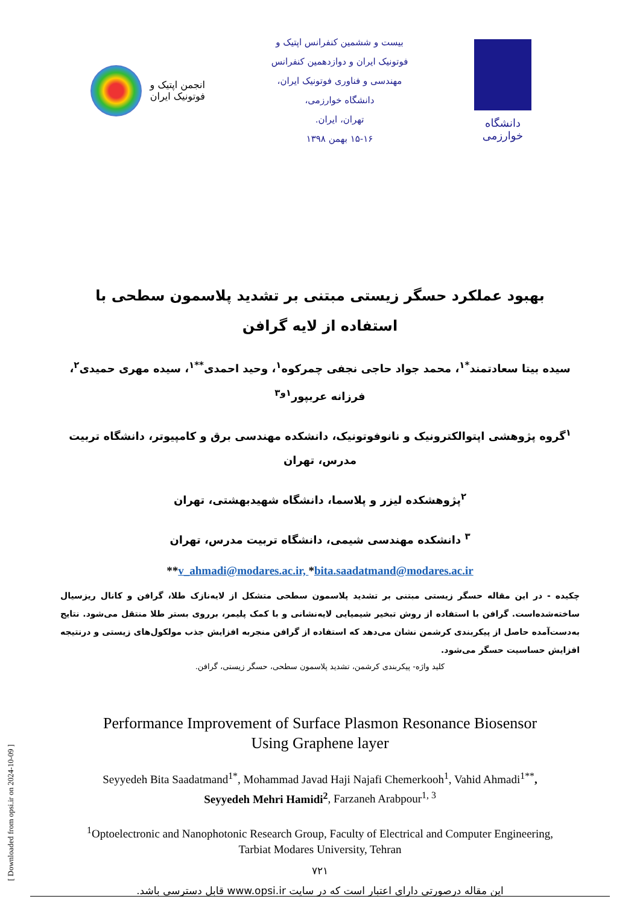انجمن اپتیک و فوتونیک ایران
بیست و ششمین کنفرانس اپتیک و
فوتونیک ایران و دوازدهمین کنفرانس
مهندسی و فناوری فوتونیک ایران،
دانشگاه خوارزمی،
تهران، ایران.
۱۵-۱۶ بهمن ۱۳۹۸
دانشگاه خوارزمی
بهبود عملکرد حسگر زیستی مبتنی بر تشدید پلاسمون سطحی با استفاده از لایه گرافن
سیده بیتا سعادتمند<sup>*۱</sup>، محمد جواد حاجی نجفی چمرکوه<sup>۱</sup>، وحید احمدی<sup>**۱</sup>، سیده مهری حمیدی<sup>۲</sup>، فرزانه عربپور<sup>۱و۳</sup>
<sup>۱</sup> گروه پژوهشی اپتوالکترونیک و نانوفوتونیک، دانشکده مهندسی برق و کامپیوتر، دانشگاه تربیت مدرس، تهران
<sup>۲</sup> پژوهشکده لیزر و پلاسما، دانشگاه شهیدبهشتی، تهران
<sup>۳</sup> دانشکده مهندسی شیمی، دانشگاه تربیت مدرس، تهران
**v_ahmadi@modares.ac.ir, *bita.saadatmand@modares.ac.ir
چکیده - در این مقاله حسگر زیستی مبتنی بر تشدید پلاسمون سطحی متشکل از لایه‌نازک طلا، گرافن و کانال ریزسیال ساخته‌شده‌است. گرافن با استفاده از روش تبخیر شیمیایی لایه‌نشانی و با کمک پلیمر، برروی بستر طلا منتقل می‌شود. نتایج به‌دست‌آمده حاصل از پیکربندی کرشمن نشان می‌دهد که استفاده از گرافن منجربه افزایش جذب مولکول‌های زیستی و درنتیجه افزایش حساسیت حسگر می‌شود.
کلید واژه- پیکربندی کرشمن، تشدید پلاسمون سطحی، حسگر زیستی، گرافن.
Performance Improvement of Surface Plasmon Resonance Biosensor
Using Graphene layer
Seyyedeh Bita Saadatmand<sup>1*</sup>, Mohammad Javad Haji Najafi Chemerkooh<sup>1</sup>, Vahid Ahmadi<sup>1**</sup>, Seyyedeh Mehri Hamidi<sup>2</sup>, Farzaneh Arabpour<sup>1, 3</sup>
<sup>1</sup> Optoelectronic and Nanophotonic Research Group, Faculty of Electrical and Computer Engineering, Tarbiat Modares University, Tehran
۷۲۱
این مقاله درصورتی دارای اعتبار است که در سایت www.opsi.ir قابل دسترسی باشد.
[ Downloaded from opsi.ir on 2024-10-09 ]